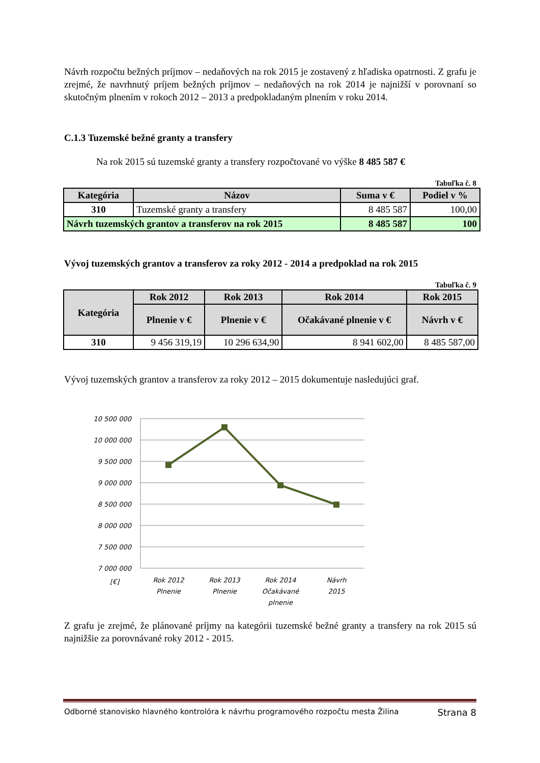Návrh rozpočtu bežných príjmov – nedaňových na rok 2015 je zostavený z hľadiska opatrnosti. Z grafu je zrejmé, že navrhnutý príjem bežných príjmov – nedaňových na rok 2014 je najnižší v porovnaní so skutočným plnením v rokoch 2012 – 2013 a predpokladaným plnením v roku 2014.
C.1.3 Tuzemské bežné granty a transfery
Na rok 2015 sú tuzemské granty a transfery rozpočtované vo výške 8 485 587 €
Tabuľka č. 8
| Kategória | Názov | Suma v € | Podiel v % |
| --- | --- | --- | --- |
| 310 | Tuzemské granty a transfery | 8 485 587 | 100,00 |
| Návrh tuzemských grantov a transferov na rok 2015 | | 8 485 587 | 100 |
Vývoj tuzemských grantov a transferov za roky 2012 - 2014 a predpoklad na rok 2015
Tabuľka č. 9
| Kategória | Rok 2012 | Rok 2013 | Rok 2014 | Rok 2015 |
| --- | --- | --- | --- | --- |
| | Plnenie v € | Plnenie v € | Očakávané plnenie v € | Návrh v € |
| 310 | 9 456 319,19 | 10 296 634,90 | 8 941 602,00 | 8 485 587,00 |
Vývoj tuzemských grantov a transferov za roky 2012 – 2015 dokumentuje nasledujúci graf.
10 500 000
10 000 000
9 500 000
9 000 000
8 500 000
8 000 000
7 500 000
7 000 000
[€]
Rok 2012
Plnenie
Rok 2013
Plnenie
Rok 2014
Očakávané
plnenie
Návrh
2015
Z grafu je zrejmé, že plánované príjmy na kategórii tuzemské bežné granty a transfery na rok 2015 sú najnižšie za porovnávané roky 2012 - 2015.
Odborné stanovisko hlavného kontrolóra k návrhu programového rozpočtu mesta Žilina Strana 8